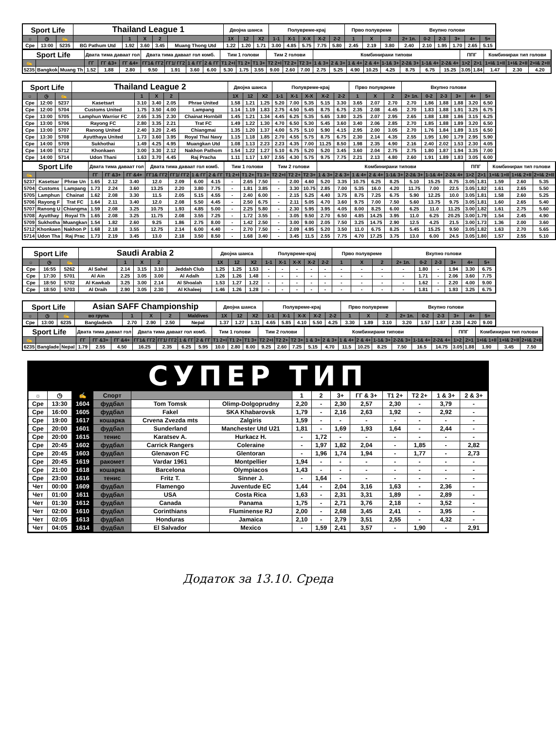| Sport Life | | | Thailand League 1 | | | | | Двојна шанса | | | Полувреме-крај | | | | | Прво полувреме | | | Вкупно голови | | | | | |
| --- | --- | --- | --- | --- | --- | --- | --- | --- | --- | --- | --- | --- | --- | --- | --- | --- | --- | --- | --- | --- | --- | --- | --- | --- |
| ☼ | ◷ | ✍ | | 1 | X | 2 | | 1X | 12 | X2 | 1-1 | X-1 | X-X | X-2 | 2-2 | 1 | X | 2 | 2+ 1п. | 0-2 | 2-3 | 3+ | 4+ | 5+ |
| Сре | 13:00 | 5235 | BG Pathum Utd | 1.92 | 3.60 | 3.45 | Muang Thong Utd | 1.22 | 1.20 | 1.71 | 3.00 | 4.85 | 5.75 | 7.75 | 5.80 | 2.45 | 2.19 | 3.80 | 2.40 | 2.10 | 1.95 | 1.70 | 2.65 | 5.15 |
| Sport Life | | | Двата тима даваат гол | | | Двата тима даваат гол комб. | | | | Тим 1 голови | | | Тим 2 голови | | | Комбинирани типови | | | | | | | | ППГ | | Комбиниран тип голови | | |
| --- | --- | --- | --- | --- | --- | --- | --- | --- | --- | --- | --- | --- | --- | --- | --- | --- | --- | --- | --- | --- | --- | --- | --- | --- | --- | --- | --- | --- |
| ✍ | | | ГГ | ГГ &3+ | ГГ &4+ | ГГ1& ГГ2 | ГГ1/ ГГ2 | 1 & ГГ | 2 & ГГ | T1 2+I | T1 2+ | T1 3+ | T2 2+I | T2 2+ | T2 3+ | 1 & 3+ | 2 & 3+ | 1 & 4+ | 2 & 4+ | 1-1& 3+ | 2-2& 3+ | 1-1& 4+ | 2-2& 4+ | 1>2 | 2>1 | 1+I& 1+II | 1+I& 2+II | 2+I& 2+II |
| 5235 | Bangkok | Muang Th | 1.52 | 1.88 | 2.80 | 9.50 | 1.91 | 3.60 | 6.00 | 5.30 | 1.75 | 3.55 | 9.00 | 2.60 | 7.00 | 2.75 | 5.25 | 4.90 | 10.25 | 4.25 | 8.75 | 6.75 | 15.25 | 3.05 | 1.84 | 1.47 | 2.30 | 4.20 |
| Sport Life | | | Thailand League 2 | | | | | Двојна шанса | | | Полувреме-крај | | | | | Прво полувреме | | | Вкупно голови | | | | | |
| --- | --- | --- | --- | --- | --- | --- | --- | --- | --- | --- | --- | --- | --- | --- | --- | --- | --- | --- | --- | --- | --- | --- | --- | --- |
| ☼ | ◷ | ✍ | | 1 | X | 2 | | 1X | 12 | X2 | 1-1 | X-1 | X-X | X-2 | 2-2 | 1 | X | 2 | 2+ 1п. | 0-2 | 2-3 | 3+ | 4+ | 5+ |
| Сре | 12:00 | 5237 | Kasetsart | 3.10 | 3.40 | 2.05 | Phrae United | 1.58 | 1.21 | 1.25 | 5.20 | 7.00 | 5.35 | 5.15 | 3.30 | 3.65 | 2.07 | 2.70 | 2.70 | 1.86 | 1.88 | 1.88 | 3.20 | 6.50 |
| Сре | 12:00 | 5704 | Customs United | 1.75 | 3.50 | 4.00 | Lampang | 1.14 | 1.19 | 1.83 | 2.75 | 4.50 | 5.45 | 8.75 | 6.75 | 2.35 | 2.08 | 4.45 | 2.70 | 1.83 | 1.88 | 1.91 | 3.25 | 6.75 |
| Сре | 13:00 | 5705 | Lamphun Warrior FC | 2.65 | 3.35 | 2.30 | Chainat Hornbill | 1.45 | 1.21 | 1.34 | 4.45 | 6.25 | 5.35 | 5.65 | 3.80 | 3.25 | 2.07 | 2.95 | 2.65 | 1.88 | 1.88 | 1.86 | 3.15 | 6.25 |
| Сре | 13:00 | 5706 | Rayong FC | 2.80 | 3.35 | 2.21 | Trat FC | 1.49 | 1.22 | 1.30 | 4.70 | 6.50 | 5.30 | 5.45 | 3.60 | 3.40 | 2.06 | 2.85 | 2.70 | 1.85 | 1.88 | 1.89 | 3.20 | 6.50 |
| Сре | 13:00 | 5707 | Ranong United | 2.40 | 3.20 | 2.45 | Chiangmai | 1.35 | 1.20 | 1.37 | 4.00 | 5.75 | 5.10 | 5.90 | 4.15 | 2.95 | 2.00 | 3.05 | 2.70 | 1.76 | 1.84 | 1.89 | 3.15 | 6.50 |
| Сре | 13:30 | 5708 | Ayutthaya United | 1.73 | 3.60 | 3.95 | Royal Thai Navy | 1.15 | 1.18 | 1.85 | 2.70 | 4.55 | 5.75 | 8.75 | 6.75 | 2.30 | 2.14 | 4.35 | 2.55 | 1.95 | 1.90 | 1.79 | 2.95 | 5.90 |
| Сре | 14:00 | 5709 | Sukhothai | 1.49 | 4.25 | 4.95 | Muangkan Utd | 1.08 | 1.13 | 2.23 | 2.23 | 4.35 | 7.00 | 11.25 | 8.50 | 1.98 | 2.35 | 4.90 | 2.16 | 2.40 | 2.02 | 1.53 | 2.30 | 4.05 |
| Сре | 14:00 | 5712 | Khonkaen | 3.00 | 3.30 | 2.12 | Nakhon Pathom | 1.54 | 1.22 | 1.27 | 5.10 | 6.75 | 5.20 | 5.20 | 3.45 | 3.60 | 2.04 | 2.75 | 2.75 | 1.80 | 1.87 | 1.94 | 3.35 | 7.00 |
| Сре | 14:00 | 5714 | Udon Thani | 1.63 | 3.70 | 4.45 | Raj Pracha | 1.11 | 1.17 | 1.97 | 2.55 | 4.30 | 5.75 | 9.75 | 7.75 | 2.21 | 2.13 | 4.80 | 2.60 | 1.91 | 1.89 | 1.83 | 3.05 | 6.00 |
| Sport Life | | | Двата тима даваат гол | | | Двата тима даваат гол комб. | | | | Тим 1 голови | | | Тим 2 голови | | | Комбинирани типови | | | | | | | | ППГ | | Комбиниран тип голови | | |
| --- | --- | --- | --- | --- | --- | --- | --- | --- | --- | --- | --- | --- | --- | --- | --- | --- | --- | --- | --- | --- | --- | --- | --- | --- | --- | --- | --- | --- |
| ✍ | | | ГГ | ГГ &3+ | ГГ &4+ | ГГ1& ГГ2 | ГГ1/ ГГ2 | 1 & ГГ | 2 & ГГ | T1 2+I | T1 2+ | T1 3+ | T2 2+I | T2 2+ | T2 3+ | 1 & 3+ | 2 & 3+ | 1 & 4+ | 2 & 4+ | 1-1& 3+ | 2-2& 3+ | 1-1& 4+ | 2-2& 4+ | 1>2 | 2>1 | 1+I& 1+II | 1+I& 2+II | 2+I& 2+II |
| 5237 | Kasetsar | Phrae Un | 1.65 | 2.12 | 3.40 | 12.0 | 2.09 | 6.00 | 4.15 | - | 2.65 | 7.50 | - | 2.00 | 4.60 | 5.20 | 3.35 | 10.75 | 6.25 | 8.25 | 5.10 | 15.25 | 8.75 | 3.05 | 1.81 | 1.59 | 2.60 | 5.35 |
| 5704 | Customs | Lampang | 1.73 | 2.24 | 3.60 | 13.25 | 2.20 | 3.80 | 7.75 | - | 1.81 | 3.85 | - | 3.30 | 10.75 | 2.85 | 7.00 | 5.35 | 16.0 | 4.20 | 11.75 | 7.00 | 22.5 | 3.05 | 1.82 | 1.61 | 2.65 | 5.50 |
| 5705 | Lamphun | Chainat | 1.62 | 2.08 | 3.30 | 11.5 | 2.05 | 5.15 | 4.55 | - | 2.40 | 6.00 | - | 2.15 | 5.25 | 4.40 | 3.75 | 8.75 | 7.25 | 6.75 | 5.90 | 12.25 | 10.0 | 3.05 | 1.81 | 1.58 | 2.60 | 5.25 |
| 5706 | Rayong F | Trat FC | 1.64 | 2.11 | 3.40 | 12.0 | 2.08 | 5.50 | 4.45 | - | 2.50 | 6.75 | - | 2.11 | 5.05 | 4.70 | 3.60 | 9.75 | 7.00 | 7.50 | 5.60 | 13.75 | 9.75 | 3.05 | 1.81 | 1.60 | 2.65 | 5.40 |
| 5707 | Ranong U | Chiangma | 1.59 | 2.08 | 3.25 | 10.75 | 1.93 | 4.85 | 5.00 | - | 2.25 | 5.80 | - | 2.30 | 5.95 | 3.95 | 4.05 | 8.00 | 8.25 | 6.00 | 6.25 | 11.0 | 11.25 | 3.00 | 1.82 | 1.61 | 2.75 | 5.60 |
| 5708 | Ayutthay | Royal Th | 1.65 | 2.08 | 3.25 | 11.75 | 2.08 | 3.55 | 7.25 | - | 1.72 | 3.55 | - | 3.05 | 9.50 | 2.70 | 6.50 | 4.85 | 14.25 | 3.95 | 11.0 | 6.25 | 20.25 | 3.00 | 1.79 | 1.54 | 2.45 | 4.90 |
| 5709 | Sukhotha | Muangkan | 1.54 | 1.82 | 2.60 | 9.25 | 1.86 | 2.75 | 8.00 | - | 1.42 | 2.50 | - | 3.00 | 9.00 | 2.05 | 7.50 | 3.25 | 14.75 | 2.90 | 12.5 | 4.25 | 21.5 | 3.00 | 1.73 | 1.36 | 2.00 | 3.60 |
| 5712 | Khonkaen | Nakhon P | 1.68 | 2.18 | 3.55 | 12.75 | 2.14 | 6.00 | 4.40 | - | 2.70 | 7.50 | - | 2.09 | 4.95 | 5.20 | 3.50 | 11.0 | 6.75 | 8.25 | 5.45 | 15.25 | 9.50 | 3.05 | 1.82 | 1.63 | 2.70 | 5.65 |
| 5714 | Udon Tha | Raj Prac | 1.73 | 2.19 | 3.45 | 13.0 | 2.18 | 3.50 | 8.50 | - | 1.68 | 3.40 | - | 3.45 | 11.5 | 2.55 | 7.75 | 4.70 | 17.25 | 3.75 | 13.0 | 6.00 | 24.5 | 3.05 | 1.80 | 1.57 | 2.55 | 5.10 |
| Sport Life | | | Saudi Arabia 2 | | | | | Двојна шанса | | | Полувреме-крај | | | | | Прво полувреме | | | Вкупно голови | | | | | |
| --- | --- | --- | --- | --- | --- | --- | --- | --- | --- | --- | --- | --- | --- | --- | --- | --- | --- | --- | --- | --- | --- | --- | --- | --- |
| ☼ | ◷ | ✍ | | 1 | X | 2 | | 1X | 12 | X2 | 1-1 | X-1 | X-X | X-2 | 2-2 | 1 | X | 2 | 2+ 1п. | 0-2 | 2-3 | 3+ | 4+ | 5+ |
| Сре | 16:55 | 5262 | Al Sahel | 2.14 | 3.15 | 3.10 | Jeddah Club | 1.25 | 1.25 | 1.53 | - | - | - | - | - | - | - | - | - | 1.80 | - | 1.94 | 3.30 | 6.75 |
| Сре | 17:30 | 5701 | Al Ain | 2.25 | 3.05 | 3.00 | Al Adalh | 1.26 | 1.26 | 1.48 | - | - | - | - | - | - | - | - | - | 1.71 | - | 2.06 | 3.60 | 7.75 |
| Сре | 18:50 | 5702 | Al Kawkab | 3.25 | 3.00 | 2.14 | Al Shoalah | 1.53 | 1.27 | 1.22 | - | - | - | - | - | - | - | - | - | 1.62 | - | 2.20 | 4.00 | 9.00 |
| Сре | 18:50 | 5703 | Al Draih | 2.90 | 3.05 | 2.30 | Al Khaleej | 1.46 | 1.26 | 1.28 | - | - | - | - | - | - | - | - | - | 1.81 | - | 1.93 | 3.25 | 6.75 |
| Sport Life | | | Asian SAFF Championship | | | | | Двојна шанса | | | Полувреме-крај | | | | | Прво полувреме | | | Вкупно голови | | | | | |
| --- | --- | --- | --- | --- | --- | --- | --- | --- | --- | --- | --- | --- | --- | --- | --- | --- | --- | --- | --- | --- | --- | --- | --- | --- |
| ☼ | ◷ | ✍ | во група | 1 | X | 2 | Maldives | 1X | 12 | X2 | 1-1 | X-1 | X-X | X-2 | 2-2 | 1 | X | 2 | 2+ 1п. | 0-2 | 2-3 | 3+ | 4+ | 5+ |
| Сре | 13:00 | 6235 | Bangladesh | 2.70 | 2.90 | 2.50 | Nepal | 1.37 | 1.27 | 1.31 | 4.65 | 5.85 | 4.10 | 5.50 | 4.25 | 3.30 | 1.89 | 3.10 | 3.20 | 1.57 | 1.87 | 2.30 | 4.20 | 9.00 |
| Sport Life | | | Двата тима даваат гол | | | Двата тима даваат гол комб. | | | | Тим 1 голови | | | Тим 2 голови | | | Комбинирани типови | | | | | | | | ППГ | | Комбиниран тип голови | | |
| --- | --- | --- | --- | --- | --- | --- | --- | --- | --- | --- | --- | --- | --- | --- | --- | --- | --- | --- | --- | --- | --- | --- | --- | --- | --- | --- | --- | --- |
| ✍ | | | ГГ | ГГ &3+ | ГГ &4+ | ГГ1& ГГ2 | ГГ1/ ГГ2 | 1 & ГГ | 2 & ГГ | T1 2+I | T1 2+ | T1 3+ | T2 2+I | T2 2+ | T2 3+ | 1 & 3+ | 2 & 3+ | 1 & 4+ | 2 & 4+ | 1-1& 3+ | 2-2& 3+ | 1-1& 4+ | 2-2& 4+ | 1>2 | 2>1 | 1+I& 1+II | 1+I& 2+II | 2+I& 2+II |
| 6235 | Banglade | Nepal | 1.79 | 2.55 | 4.50 | 16.25 | 2.35 | 6.25 | 5.95 | 10.0 | 2.80 | 8.00 | 9.25 | 2.60 | 7.25 | 5.15 | 4.70 | 11.5 | 10.25 | 8.25 | 7.50 | 16.5 | 14.75 | 3.05 | 1.88 | 1.90 | 3.45 | 7.50 |
СУПЕР ТИП
| ☼ | ◷ | ✍ | Спорт | | | 1 | 2 | 3+ | ГГ & 3+ | T1 2+ | T2 2+ | 1 & 3+ | 2 & 3+ |
| --- | --- | --- | --- | --- | --- | --- | --- | --- | --- | --- | --- | --- | --- |
| Сре | 13:30 | 1604 | фудбал | Tom Tomsk | Olimp-Dolgoprudny | 2,20 | - | 2,30 | 2,57 | 2,30 | - | 3,79 | - |
| Сре | 16:00 | 1605 | фудбал | Fakel | SKA Khabarovsk | 1,79 | - | 2,16 | 2,63 | 1,92 | - | 2,92 | - |
| Сре | 19:00 | 1617 | кошарка | Crvena Zvezda mts | Zalgiris | 1,59 | - | - | - | - | - | - | - |
| Сре | 20:00 | 1601 | фудбал | Sunderland | Manchester Utd U21 | 1,81 | - | 1,69 | 1,93 | 1,64 | - | 2,44 | - |
| Сре | 20:00 | 1615 | тенис | Karatsev A. | Hurkacz H. | - | 1,72 | - | - | - | - | - | - |
| Сре | 20:45 | 1602 | фудбал | Carrick Rangers | Coleraine | - | 1,97 | 1,82 | 2,04 | - | 1,85 | - | 2,82 |
| Сре | 20:45 | 1603 | фудбал | Glenavon FC | Glentoran | - | 1,96 | 1,74 | 1,94 | - | 1,77 | - | 2,73 |
| Сре | 20:45 | 1619 | ракомет | Vardar 1961 | Montpellier | 1,94 | - | - | - | - | - | - | - |
| Сре | 21:00 | 1618 | кошарка | Barcelona | Olympiacos | 1,43 | - | - | - | - | - | - | - |
| Сре | 23:00 | 1616 | тенис | Fritz T. | Sinner J. | - | 1,64 | - | - | - | - | - | - |
| Чет | 00:00 | 1609 | фудбал | Flamengo | Juventude EC | 1,44 | - | 2,04 | 3,16 | 1,63 | - | 2,36 | - |
| Чет | 01:00 | 1611 | фудбал | USA | Costa Rica | 1,63 | - | 2,31 | 3,31 | 1,89 | - | 2,89 | - |
| Чет | 01:30 | 1612 | фудбал | Canada | Panama | 1,75 | - | 2,71 | 3,76 | 2,18 | - | 3,52 | - |
| Чет | 02:00 | 1610 | фудбал | Corinthians | Fluminense RJ | 2,00 | - | 2,68 | 3,45 | 2,41 | - | 3,95 | - |
| Чет | 02:05 | 1613 | фудбал | Honduras | Jamaica | 2,10 | - | 2,79 | 3,51 | 2,55 | - | 4,32 | - |
| Чет | 04:05 | 1614 | фудбал | El Salvador | Mexico | - | 1,59 | 2,41 | 3,57 | - | 1,90 | - | 2,91 |
Додаток за 13.10. Среда